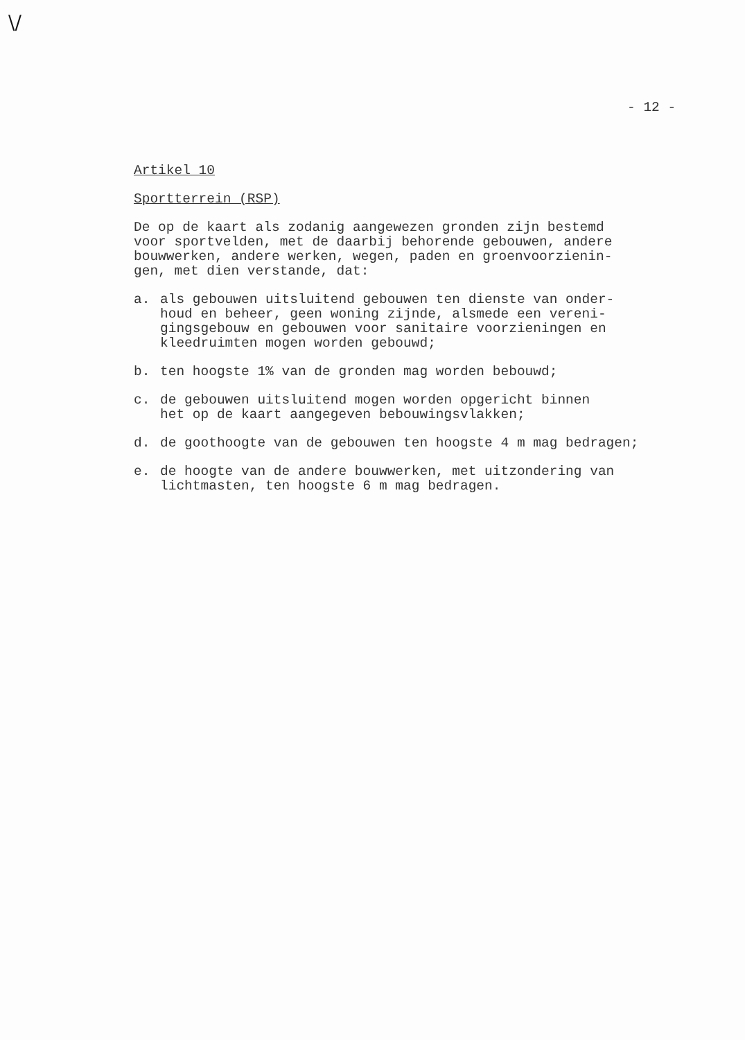\/
- 12 -
Artikel 10
Sportterrein (RSP)
De op de kaart als zodanig aangewezen gronden zijn bestemd
voor sportvelden, met de daarbij behorende gebouwen, andere
bouwwerken, andere werken, wegen, paden en groenvoorzienin-
gen, met dien verstande, dat:
a. als gebouwen uitsluitend gebouwen ten dienste van onder-
houd en beheer, geen woning zijnde, alsmede een vereni-
gingsgebouw en gebouwen voor sanitaire voorzieningen en
kleedruimten mogen worden gebouwd;
b. ten hoogste 1% van de gronden mag worden bebouwd;
c. de gebouwen uitsluitend mogen worden opgericht binnen
het op de kaart aangegeven bebouwingsvlakken;
d. de goothoogte van de gebouwen ten hoogste 4 m mag bedragen;
e. de hoogte van de andere bouwwerken, met uitzondering van
lichtmasten, ten hoogste 6 m mag bedragen.